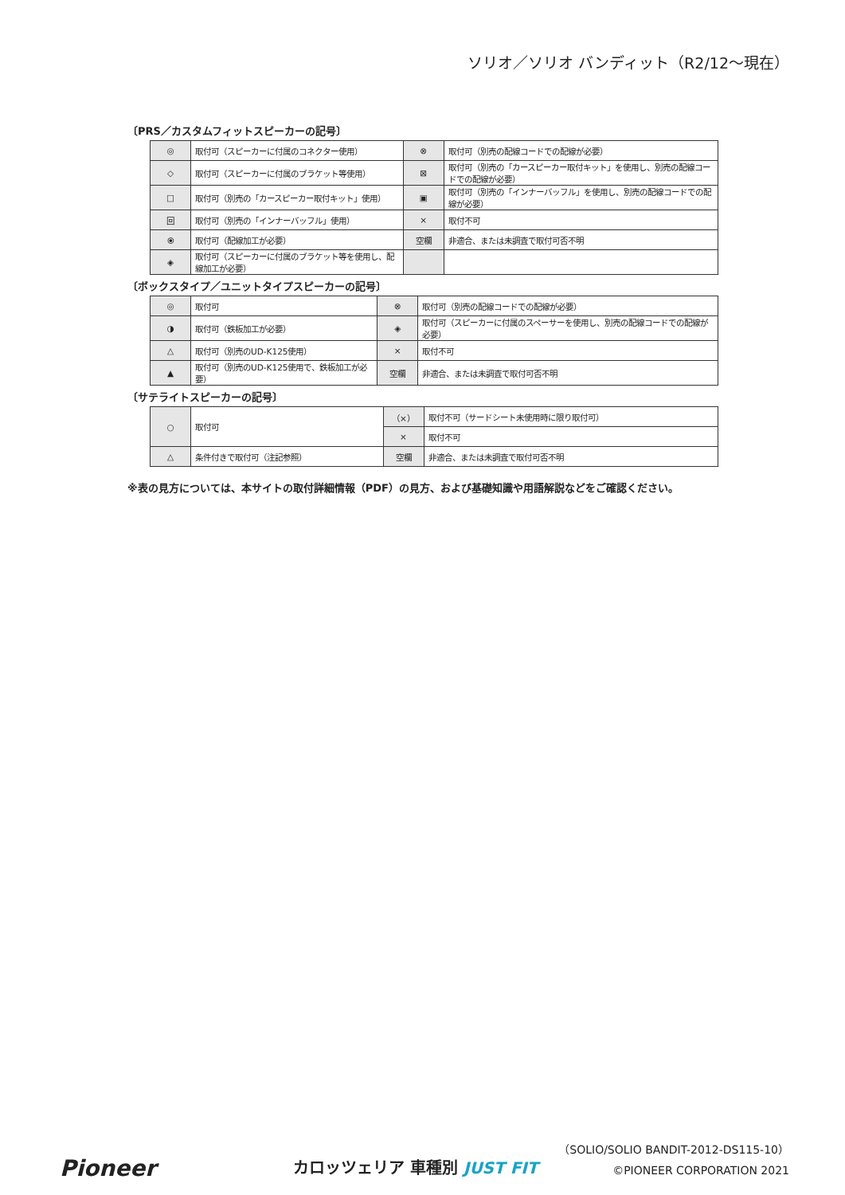ソリオ／ソリオ バンディット（R2/12〜現在）
〔PRS／カスタムフィットスピーカーの記号〕
| ◎ | 取付可（スピーカーに付属のコネクター使用） | ⊗ | 取付可（別売の配線コードでの配線が必要） |
| ◇ | 取付可（スピーカーに付属のブラケット等使用） | ⊠ | 取付可（別売の「カースピーカー取付キット」を使用し、別売の配線コードでの配線が必要） |
| □ | 取付可（別売の「カースピーカー取付キット」使用） | ▣ | 取付可（別売の「インナーバッフル」を使用し、別売の配線コードでの配線が必要） |
| 回 | 取付可（別売の「インナーバッフル」使用） | × | 取付不可 |
| ⦿ | 取付可（配線加工が必要） | 空欄 | 非適合、または未調査で取付可否不明 |
| ◈ | 取付可（スピーカーに付属のブラケット等を使用し、配線加工が必要） | | |
〔ボックスタイプ／ユニットタイプスピーカーの記号〕
| ◎ | 取付可 | ⊗ | 取付可（別売の配線コードでの配線が必要） |
| ◑ | 取付可（鉄板加工が必要） | ◈ | 取付可（スピーカーに付属のスペーサーを使用し、別売の配線コードでの配線が必要） |
| △ | 取付可（別売のUD-K125使用） | × | 取付不可 |
| ▲ | 取付可（別売のUD-K125使用で、鉄板加工が必要） | 空欄 | 非適合、または未調査で取付可否不明 |
〔サテライトスピーカーの記号〕
| ○ | 取付可 | （×） | 取付不可（サードシート未使用時に限り取付可） |
| | | × | 取付不可 |
| △ | 条件付きで取付可（注記参照） | 空欄 | 非適合、または未調査で取付可否不明 |
※表の見方については、本サイトの取付詳細情報（PDF）の見方、および基礎知識や用語解説などをご確認ください。
Pioneer カロッツェリア 車種別 JUST FIT
（SOLIO/SOLIO BANDIT-2012-DS115-10）
©PIONEER CORPORATION 2021